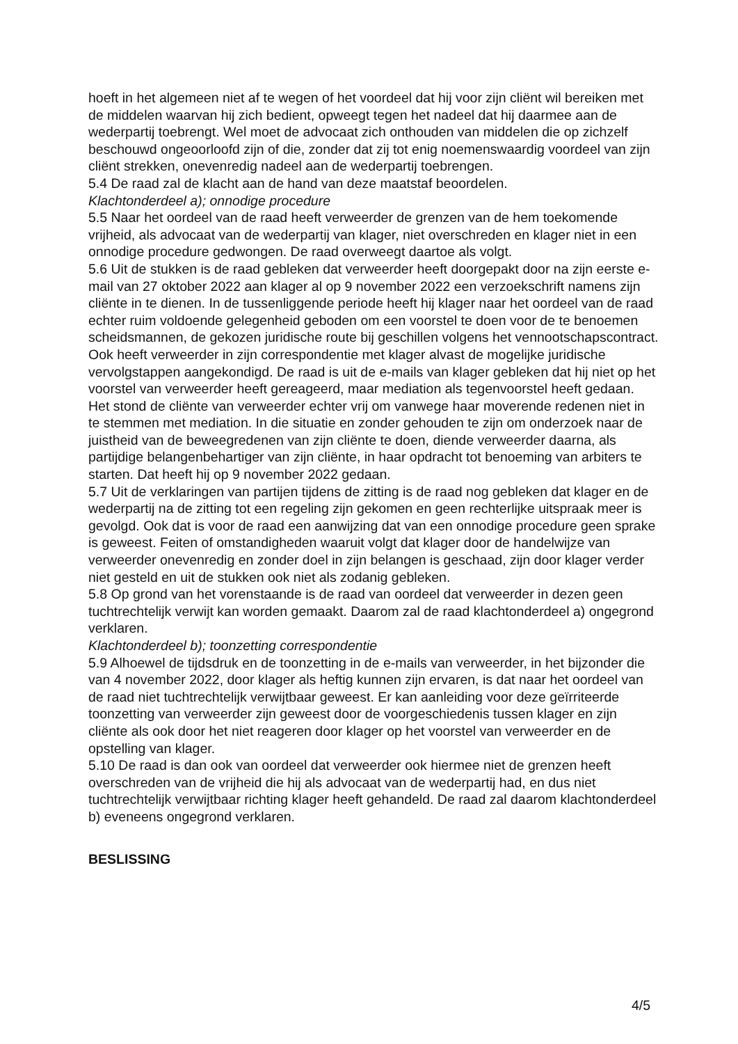hoeft in het algemeen niet af te wegen of het voordeel dat hij voor zijn cliënt wil bereiken met de middelen waarvan hij zich bedient, opweegt tegen het nadeel dat hij daarmee aan de wederpartij toebrengt. Wel moet de advocaat zich onthouden van middelen die op zichzelf beschouwd ongeoorloofd zijn of die, zonder dat zij tot enig noemenswaardig voordeel van zijn cliënt strekken, onevenredig nadeel aan de wederpartij toebrengen.
5.4 De raad zal de klacht aan de hand van deze maatstaf beoordelen.
Klachtonderdeel a); onnodige procedure
5.5 Naar het oordeel van de raad heeft verweerder de grenzen van de hem toekomende vrijheid, als advocaat van de wederpartij van klager, niet overschreden en klager niet in een onnodige procedure gedwongen. De raad overweegt daartoe als volgt.
5.6 Uit de stukken is de raad gebleken dat verweerder heeft doorgepakt door na zijn eerste e-mail van 27 oktober 2022 aan klager al op 9 november 2022 een verzoekschrift namens zijn cliënte in te dienen. In de tussenliggende periode heeft hij klager naar het oordeel van de raad echter ruim voldoende gelegenheid geboden om een voorstel te doen voor de te benoemen scheidsmannen, de gekozen juridische route bij geschillen volgens het vennootschapscontract. Ook heeft verweerder in zijn correspondentie met klager alvast de mogelijke juridische vervolgstappen aangekondigd. De raad is uit de e-mails van klager gebleken dat hij niet op het voorstel van verweerder heeft gereageerd, maar mediation als tegenvoorstel heeft gedaan. Het stond de cliënte van verweerder echter vrij om vanwege haar moverende redenen niet in te stemmen met mediation. In die situatie en zonder gehouden te zijn om onderzoek naar de juistheid van de beweegredenen van zijn cliënte te doen, diende verweerder daarna, als partijdige belangenbehartiger van zijn cliënte, in haar opdracht tot benoeming van arbiters te starten. Dat heeft hij op 9 november 2022 gedaan.
5.7 Uit de verklaringen van partijen tijdens de zitting is de raad nog gebleken dat klager en de wederpartij na de zitting tot een regeling zijn gekomen en geen rechterlijke uitspraak meer is gevolgd. Ook dat is voor de raad een aanwijzing dat van een onnodige procedure geen sprake is geweest. Feiten of omstandigheden waaruit volgt dat klager door de handelwijze van verweerder onevenredig en zonder doel in zijn belangen is geschaad, zijn door klager verder niet gesteld en uit de stukken ook niet als zodanig gebleken.
5.8 Op grond van het vorenstaande is de raad van oordeel dat verweerder in dezen geen tuchtrechtelijk verwijt kan worden gemaakt. Daarom zal de raad klachtonderdeel a) ongegrond verklaren.
Klachtonderdeel b); toonzetting correspondentie
5.9 Alhoewel de tijdsdruk en de toonzetting in de e-mails van verweerder, in het bijzonder die van 4 november 2022, door klager als heftig kunnen zijn ervaren, is dat naar het oordeel van de raad niet tuchtrechtelijk verwijtbaar geweest. Er kan aanleiding voor deze geïrriteerde toonzetting van verweerder zijn geweest door de voorgeschiedenis tussen klager en zijn cliënte als ook door het niet reageren door klager op het voorstel van verweerder en de opstelling van klager.
5.10 De raad is dan ook van oordeel dat verweerder ook hiermee niet de grenzen heeft overschreden van de vrijheid die hij als advocaat van de wederpartij had, en dus niet tuchtrechtelijk verwijtbaar richting klager heeft gehandeld. De raad zal daarom klachtonderdeel b) eveneens ongegrond verklaren.
BESLISSING
4/5